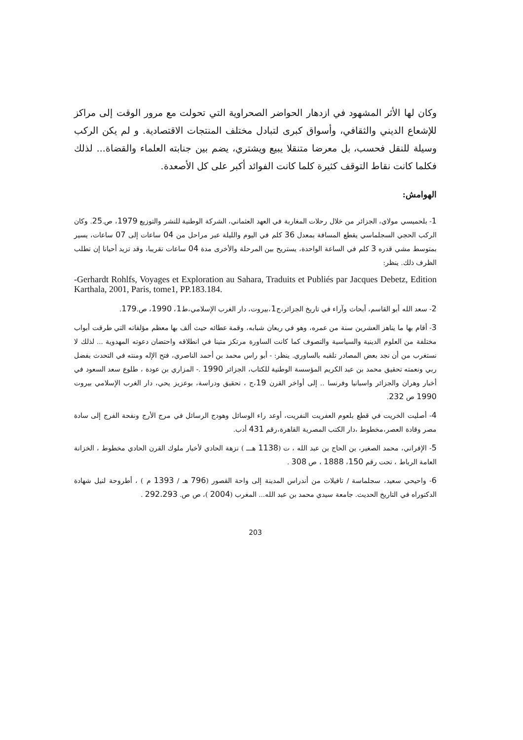وكان لها الأثر المشهود في ازدهار الحواضر الصحراوية التي تحولت مع مرور الوقت إلى مراكز للإشعاع الديني والثقافي، وأسواق كبرى لتبادل مختلف المنتجات الاقتصادية. و لم يكن الركب وسيلة للنقل فحسب، بل معرضا متنقلا يبيع ويشتري، يضم بين جنابته العلماء والقضاة... لذلك فكلما كانت نقاط التوقف كثيرة كلما كانت الفوائد أكبر على كل الأصعدة.
الهوامش:
1- بلحميسي مولاي، الجزائر من خلال رحلات المغاربة في العهد العثماني، الشركة الوطنية للنشر والتوزيع 1979، ص.25. وكان الركب الحجي السجلماسي يقطع المسافة بمعدل 36 كلم في اليوم والليلة عبر مراحل من 04 ساعات إلى 07 ساعات، يسير بمتوسط مشي قدره 3 كلم في الساعة الواحدة، يستريح بين المرحلة والأخرى مدة 04 ساعات تقريبا، وقد تزيد أحيانا إن تطلب الظرف ذلك. ينظر:
-Gerhardt Rohlfs, Voyages et Exploration au Sahara, Traduits et Publiés par Jacques Debetz, Edition Karthala, 2001, Paris, tome1, PP.183.184.
2- سعد الله أبو القاسم، أبحاث وآراء في تاريخ الجزائر،ج1،بيروت، دار الغرب الإسلامي،ط1، 1990، ص.179.
3- أقام بها ما يناهز العشرين سنة من عمره، وهو في ريعان شبابه، وقمة عطائه حيث ألف بها معظم مؤلفاته التي طرقت أبواب مختلفة من العلوم الدينية والسياسية والتصوف كما كانت الساورة مرتكز متينا في انطلاقه واحتضان دعوته المهدوية ... لذلك لا نستغرب من أن نجد بعض المصادر تلقبه بالساوري. ينظر: - أبو راس محمد بن أحمد الناصري، فتح الإله ومنته في التحدث بفضل ربي ونعمته تحقيق محمد بن عبد الكريم المؤسسة الوطنية للكتاب، الجزائر 1990 .- المزاري بن عودة ، طلوع سعد السعود في أخبار وهران والجزائر واسبانيا وفرنسا .. إلى أواخر القرن 19،ج ، تحقيق ودراسة، بوعزيز يحي، دار الغرب الإسلامي بيروت 1990 ص 232.
4- أصليت الخريت في قطع بلعوم العفريت النفريت، أوعد راء الوسائل وهودج الرسائل في مرج الأرج ونفحة الفرج إلى سادة مصر وقادة العصر،مخطوط ،دار الكتب المصرية القاهرة،رقم 431 أدب.
5- الإفراني، محمد الصغير، بن الحاج بن عبد الله ، ت (1138 هـــ ) نزهة الحادي لأخبار ملوك القرن الحادي مخطوط ، الخزانة العامة الرباط ، تحت رقم 150، 1888 ، ص 308 .
6- واحيحي سعيد، سجلماسة / تافيلات من أندراس المدينة إلى واحة القصور (796 هـ / 1393 م ) ، أطروحة لنيل شهادة الدكتوراه في التاريخ الحديث. جامعة سيدي محمد بن عبد الله... المغرب (2004 )، ص ص. 292.293 .
203